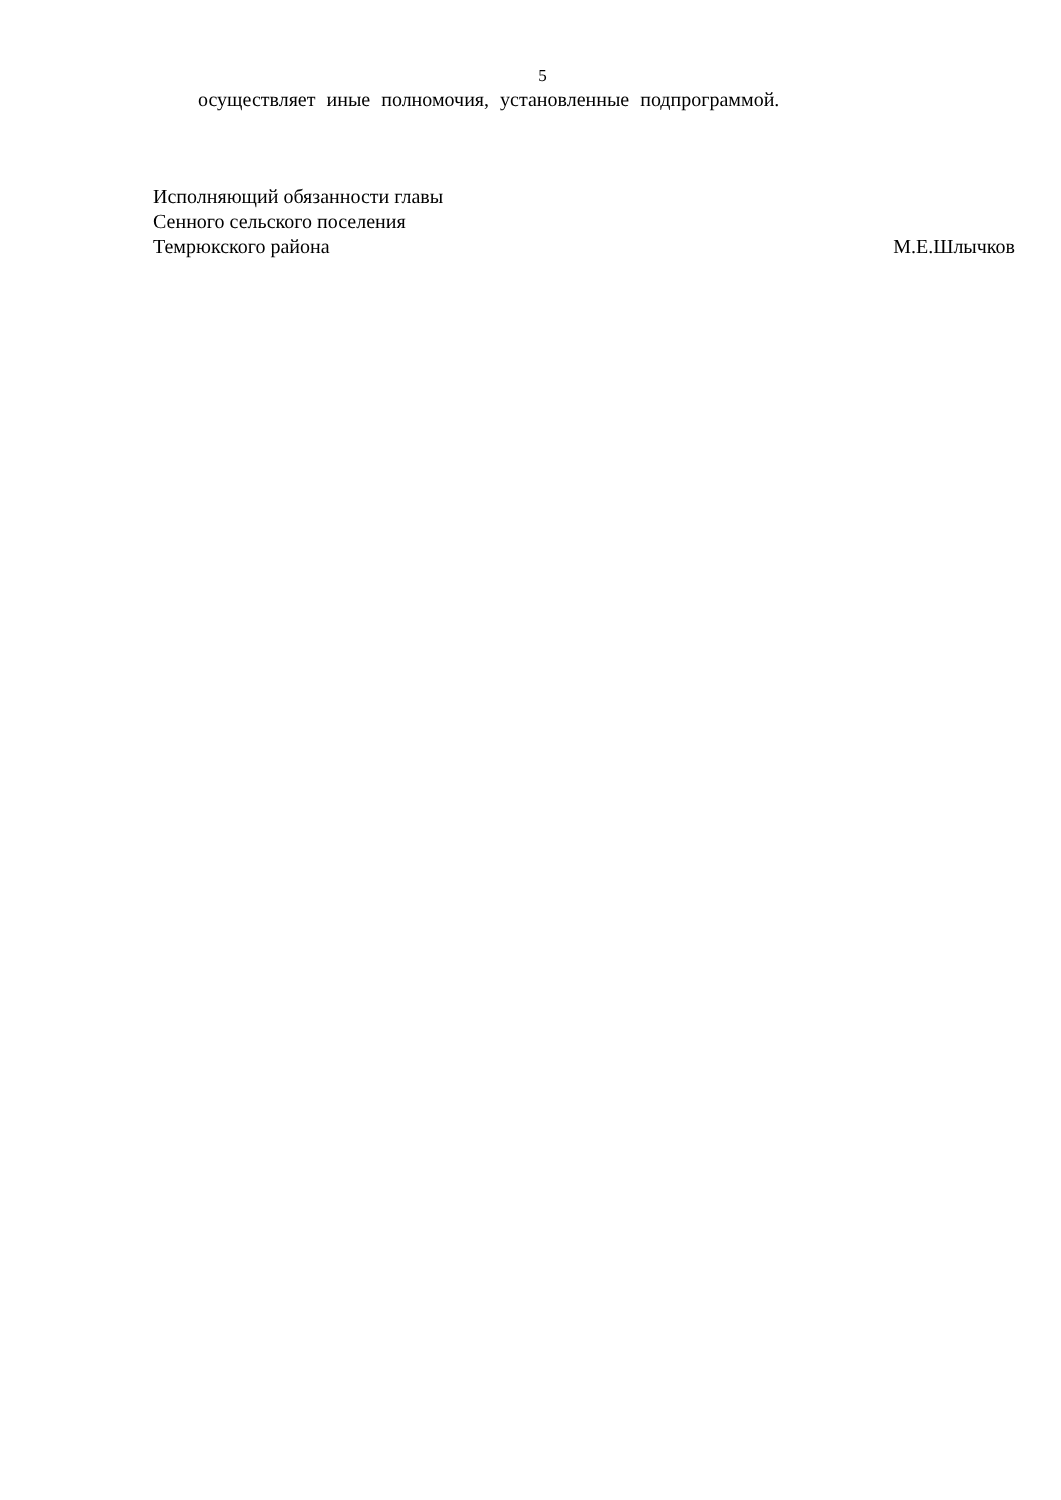5
осуществляет иные полномочия, установленные подпрограммой.
Исполняющий обязанности главы
Сенного сельского поселения
Темрюкского района М.Е.Шлычков